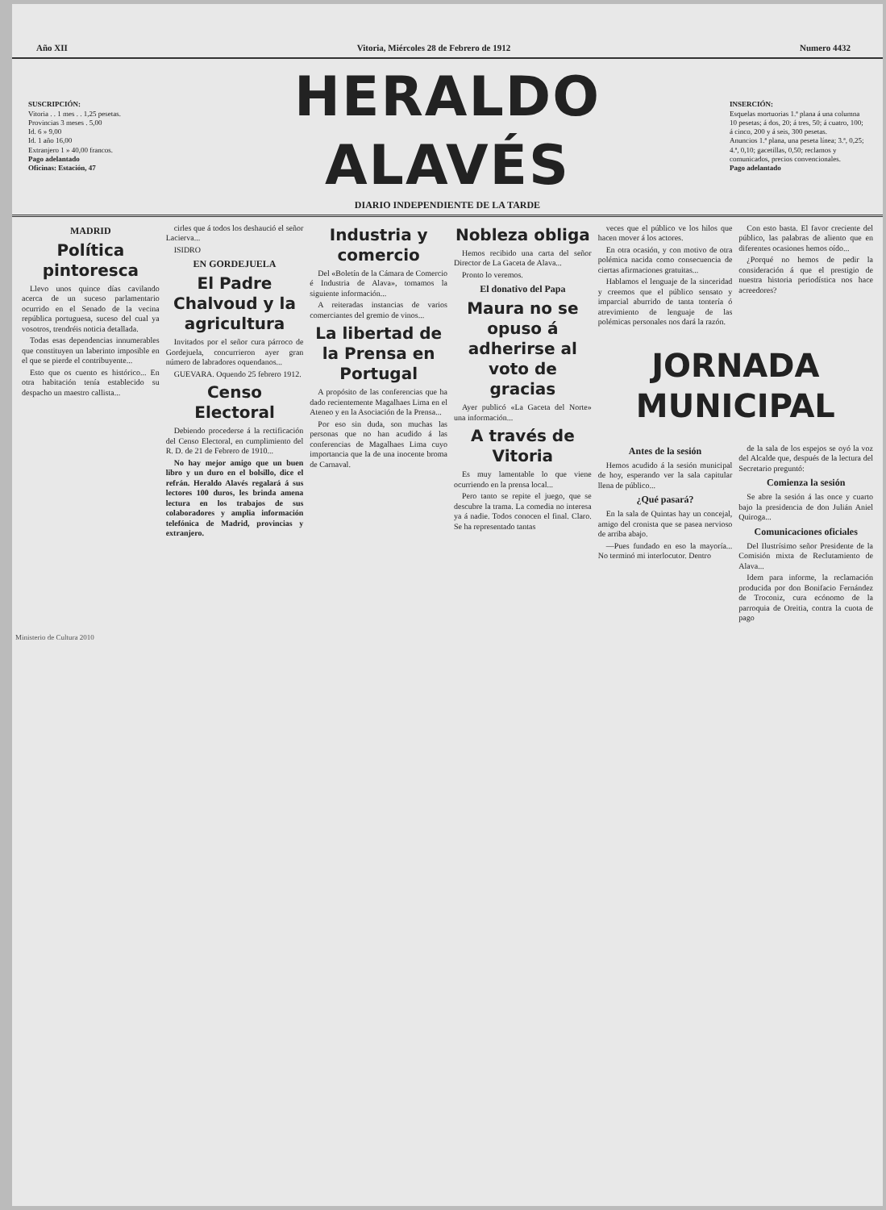Año XII Vitoria, Miércoles 28 de Febrero de 1912 Numero 4432
SUSCRIPCIÓN:
Vitoria . . 1 mes . . 1,25 pesetas.
Provincias 3 meses . 5,00
Id. 6 » 9,00
Id. 1 año 16,00
Extranjero 1 » 40,00 francos.
Pago adelantado
Oficinas: Estación, 47
HERALDO ALAVÉS
DIARIO INDEPENDIENTE DE LA TARDE
INSERCIÓN:
Esquelas mortuorias 1.ª plana á una columna 10 pesetas; á dos, 20; á tres, 50; á cuatro, 100; á cinco, 200 y á seis, 300 pesetas.
Anuncios 1.ª plana, una peseta línea; 3.ª, 0,25; 4.ª, 0,10; gacetillas, 0,50; reclamos y comunicados, precios convencionales.
Pago adelantado
MADRID
Política pintoresca
Llevo unos quince días cavilando acerca de un suceso parlamentario ocurrido en el Senado de la vecina república portuguesa, suceso del cual ya vosotros, trendréis noticia detallada.
Todas esas dependencias innumerables que constituyen un laberinto imposible en el que se pierde el contribuyente...
Esto que os cuento es histórico... En otra habitación tenía establecido su despacho un maestro callista...
cirles que á todos los deshaució el señor Lacierva...
ISIDRO
EN GORDEJUELA
El Padre Chalvoud y la agricultura
Invitados por el señor cura párroco de Gordejuela, concurrieron ayer gran número de labradores oquendanos...
GUEVARA. Oquendo 25 febrero 1912.
Censo Electoral
Debiendo procederse á la rectificación del Censo Electoral, en cumplimiento del R. D. de 21 de Febrero de 1910...
No hay mejor amigo que un buen libro y un duro en el bolsillo, dice el refrán. Heraldo Alavés regalará á sus lectores 100 duros, les brinda amena lectura en los trabajos de sus colaboradores y amplia información telefónica de Madrid, provincias y extranjero.
Industria y comercio
Del «Boletín de la Cámara de Comercio é Industria de Alava», tomamos la siguiente información...
A reiteradas instancias de varios comerciantes del gremio de vinos...
La libertad de la Prensa en Portugal
A propósito de las conferencias que ha dado recientemente Magalhaes Lima en el Ateneo y en la Asociación de la Prensa...
Por eso sin duda, son muchas las personas que no han acudido á las conferencias de Magalhaes Lima cuyo importancia que la de una inocente broma de Carnaval.
Nobleza obliga
Hemos recibido una carta del señor Director de La Gaceta de Alava...
Pronto lo veremos.
El donativo del Papa
Maura no se opuso á adherirse al voto de gracias
Ayer publicó «La Gaceta del Norte» una información...
A través de Vitoria
Es muy lamentable lo que viene ocurriendo en la prensa local...
Pero tanto se repite el juego, que se descubre la trama. La comedia no interesa ya á nadie. Todos conocen el final. Claro. Se ha representado tantas
veces que el público ve los hilos que hacen mover á los actores.
En otra ocasión, y con motivo de otra polémica nacida como consecuencia de ciertas afirmaciones gratuitas...
Hablamos el lenguaje de la sinceridad y creemos que el público sensato y imparcial aburrido de tanta tontería ó atrevimiento de lenguaje de las polémicas personales nos dará la razón.
Con esto basta. El favor creciente del público, las palabras de aliento que en diferentes ocasiones hemos oído...
¿Porqué no hemos de pedir la consideración á que el prestigio de nuestra historia periodística nos hace acreedores?
JORNADA MUNICIPAL
Antes de la sesión
Hemos acudido á la sesión municipal de hoy, esperando ver la sala capitular llena de público...
¿Qué pasará?
En la sala de Quintas hay un concejal, amigo del cronista que se pasea nervioso de arriba abajo.
—Pues fundado en eso la mayoría... No terminó mi interlocutor. Dentro
de la sala de los espejos se oyó la voz del Alcalde que, después de la lectura del Secretario preguntó:
Comienza la sesión
Se abre la sesión á las once y cuarto bajo la presidencia de don Julián Aniel Quiroga...
Comunicaciones oficiales
Del Ilustrísimo señor Presidente de la Comisión mixta de Reclutamiento de Alava...
Idem para informe, la reclamación producida por don Bonifacio Fernández de Troconiz, cura ecónomo de la parroquia de Oreitia, contra la cuota de pago
Ministerio de Cultura 2010